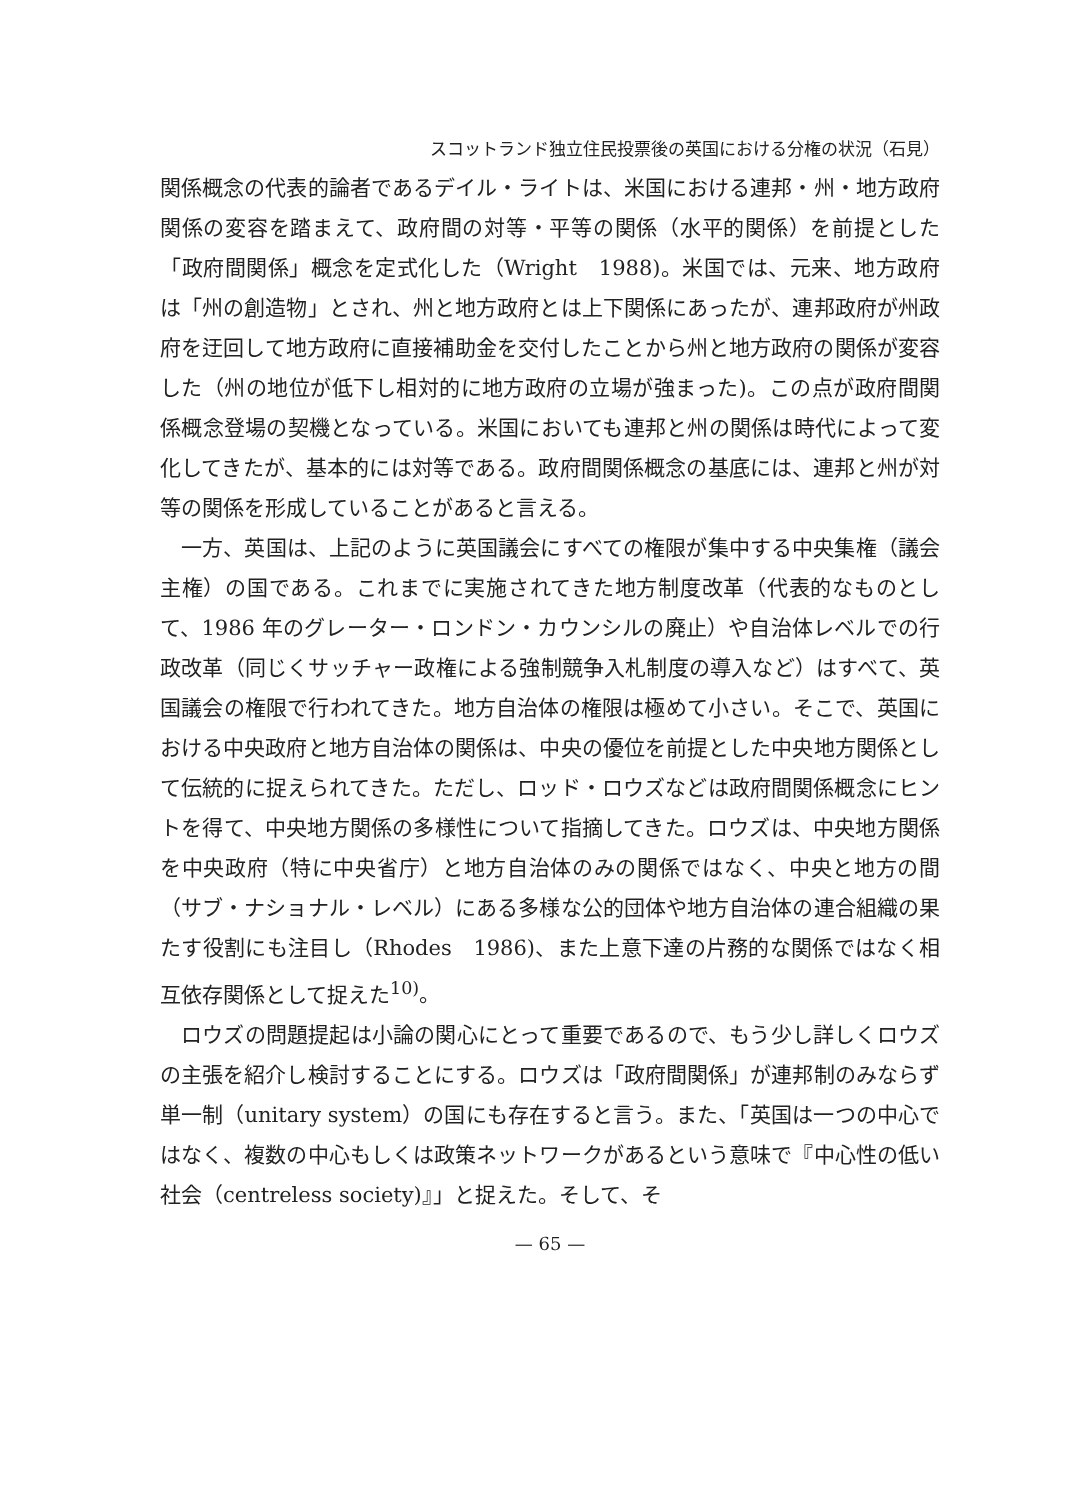スコットランド独立住民投票後の英国における分権の状況（石見）
関係概念の代表的論者であるデイル・ライトは、米国における連邦・州・地方政府関係の変容を踏まえて、政府間の対等・平等の関係（水平的関係）を前提とした「政府間関係」概念を定式化した（Wright　1988)。米国では、元来、地方政府は「州の創造物」とされ、州と地方政府とは上下関係にあったが、連邦政府が州政府を迂回して地方政府に直接補助金を交付したことから州と地方政府の関係が変容した（州の地位が低下し相対的に地方政府の立場が強まった)。この点が政府間関係概念登場の契機となっている。米国においても連邦と州の関係は時代によって変化してきたが、基本的には対等である。政府間関係概念の基底には、連邦と州が対等の関係を形成していることがあると言える。
一方、英国は、上記のように英国議会にすべての権限が集中する中央集権（議会主権）の国である。これまでに実施されてきた地方制度改革（代表的なものとして、1986 年のグレーター・ロンドン・カウンシルの廃止）や自治体レベルでの行政改革（同じくサッチャー政権による強制競争入札制度の導入など）はすべて、英国議会の権限で行われてきた。地方自治体の権限は極めて小さい。そこで、英国における中央政府と地方自治体の関係は、中央の優位を前提とした中央地方関係として伝統的に捉えられてきた。ただし、ロッド・ロウズなどは政府間関係概念にヒントを得て、中央地方関係の多様性について指摘してきた。ロウズは、中央地方関係を中央政府（特に中央省庁）と地方自治体のみの関係ではなく、中央と地方の間（サブ・ナショナル・レベル）にある多様な公的団体や地方自治体の連合組織の果たす役割にも注目し（Rhodes　1986)、また上意下達の片務的な関係ではなく相互依存関係として捉えた<sup>10)</sup>。
ロウズの問題提起は小論の関心にとって重要であるので、もう少し詳しくロウズの主張を紹介し検討することにする。ロウズは「政府間関係」が連邦制のみならず単一制（unitary system）の国にも存在すると言う。また、「英国は一つの中心ではなく、複数の中心もしくは政策ネットワークがあるという意味で『中心性の低い社会（centreless society)』」と捉えた。そして、そ
— 65 —